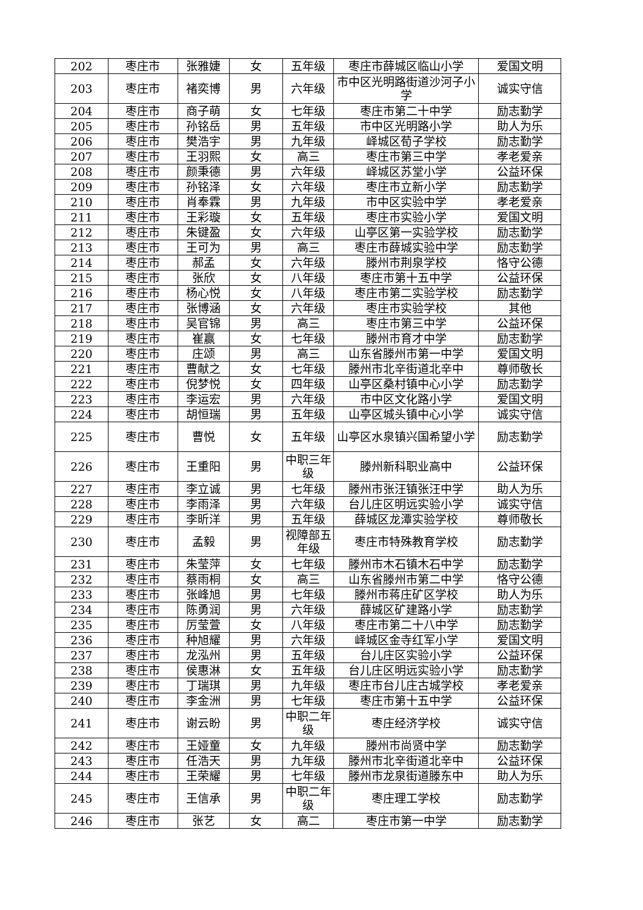| 202 | 枣庄市 | 张雅婕 | 女 | 五年级 | 枣庄市薛城区临山小学 | 爱国文明 |
| 203 | 枣庄市 | 褚奕博 | 男 | 六年级 | 市中区光明路街道沙河子小学 | 诚实守信 |
| 204 | 枣庄市 | 商子萌 | 女 | 七年级 | 枣庄市第二十中学 | 励志勤学 |
| 205 | 枣庄市 | 孙铭岳 | 男 | 五年级 | 市中区光明路小学 | 助人为乐 |
| 206 | 枣庄市 | 樊浩宇 | 男 | 九年级 | 峄城区荀子学校 | 励志勤学 |
| 207 | 枣庄市 | 王羽熙 | 女 | 高三 | 枣庄市第三中学 | 孝老爱亲 |
| 208 | 枣庄市 | 颜秉德 | 男 | 六年级 | 峄城区苏堂小学 | 公益环保 |
| 209 | 枣庄市 | 孙铭泽 | 女 | 六年级 | 枣庄市立新小学 | 励志勤学 |
| 210 | 枣庄市 | 肖奉霖 | 男 | 九年级 | 市中区实验中学 | 孝老爱亲 |
| 211 | 枣庄市 | 王彩璇 | 女 | 五年级 | 枣庄市实验小学 | 爱国文明 |
| 212 | 枣庄市 | 朱键盈 | 女 | 六年级 | 山亭区第一实验学校 | 励志勤学 |
| 213 | 枣庄市 | 王可为 | 男 | 高三 | 枣庄市薛城实验中学 | 励志勤学 |
| 214 | 枣庄市 | 郝孟 | 女 | 六年级 | 滕州市荆泉学校 | 恪守公德 |
| 215 | 枣庄市 | 张欣 | 女 | 八年级 | 枣庄市第十五中学 | 公益环保 |
| 216 | 枣庄市 | 杨心悦 | 女 | 八年级 | 枣庄市第二实验学校 | 励志勤学 |
| 217 | 枣庄市 | 张博涵 | 女 | 六年级 | 枣庄市实验学校 | 其他 |
| 218 | 枣庄市 | 吴官锦 | 男 | 高三 | 枣庄市第三中学 | 公益环保 |
| 219 | 枣庄市 | 崔赢 | 女 | 七年级 | 滕州市育才中学 | 励志勤学 |
| 220 | 枣庄市 | 庄颂 | 男 | 高三 | 山东省滕州市第一中学 | 爱国文明 |
| 221 | 枣庄市 | 曹献之 | 女 | 七年级 | 滕州市北辛街道北辛中 | 尊师敬长 |
| 222 | 枣庄市 | 倪梦悦 | 女 | 四年级 | 山亭区桑村镇中心小学 | 励志勤学 |
| 223 | 枣庄市 | 李运宏 | 男 | 六年级 | 市中区文化路小学 | 爱国文明 |
| 224 | 枣庄市 | 胡恒瑞 | 男 | 五年级 | 山亭区城头镇中心小学 | 诚实守信 |
| 225 | 枣庄市 | 曹悦 | 女 | 五年级 | 山亭区水泉镇兴国希望小学 | 励志勤学 |
| 226 | 枣庄市 | 王重阳 | 男 | 中职三年级 | 滕州新科职业高中 | 公益环保 |
| 227 | 枣庄市 | 李立诚 | 男 | 七年级 | 滕州市张汪镇张汪中学 | 助人为乐 |
| 228 | 枣庄市 | 李雨泽 | 男 | 六年级 | 台儿庄区明远实验小学 | 诚实守信 |
| 229 | 枣庄市 | 李昕洋 | 男 | 五年级 | 薛城区龙潭实验学校 | 尊师敬长 |
| 230 | 枣庄市 | 孟毅 | 男 | 视障部五年级 | 枣庄市特殊教育学校 | 励志勤学 |
| 231 | 枣庄市 | 朱莹萍 | 女 | 七年级 | 滕州市木石镇木石中学 | 励志勤学 |
| 232 | 枣庄市 | 蔡雨桐 | 女 | 高三 | 山东省滕州市第二中学 | 恪守公德 |
| 233 | 枣庄市 | 张峰旭 | 男 | 七年级 | 滕州市蒋庄矿区学校 | 助人为乐 |
| 234 | 枣庄市 | 陈勇润 | 男 | 六年级 | 薛城区矿建路小学 | 励志勤学 |
| 235 | 枣庄市 | 厉莹萱 | 女 | 八年级 | 枣庄市第二十八中学 | 励志勤学 |
| 236 | 枣庄市 | 种旭耀 | 男 | 六年级 | 峄城区金寺红军小学 | 爱国文明 |
| 237 | 枣庄市 | 龙泓州 | 男 | 五年级 | 台儿庄区实验小学 | 公益环保 |
| 238 | 枣庄市 | 侯惠淋 | 女 | 五年级 | 台儿庄区明远实验小学 | 励志勤学 |
| 239 | 枣庄市 | 丁瑞琪 | 男 | 九年级 | 枣庄市台儿庄古城学校 | 孝老爱亲 |
| 240 | 枣庄市 | 李金洲 | 男 | 七年级 | 枣庄市第十五中学 | 公益环保 |
| 241 | 枣庄市 | 谢云盼 | 男 | 中职二年级 | 枣庄经济学校 | 诚实守信 |
| 242 | 枣庄市 | 王娅童 | 女 | 九年级 | 滕州市尚贤中学 | 励志勤学 |
| 243 | 枣庄市 | 任浩天 | 男 | 九年级 | 滕州市北辛街道北辛中 | 公益环保 |
| 244 | 枣庄市 | 王荣耀 | 男 | 七年级 | 滕州市龙泉街道滕东中 | 助人为乐 |
| 245 | 枣庄市 | 王信承 | 男 | 中职二年级 | 枣庄理工学校 | 励志勤学 |
| 246 | 枣庄市 | 张艺 | 女 | 高二 | 枣庄市第一中学 | 励志勤学 |